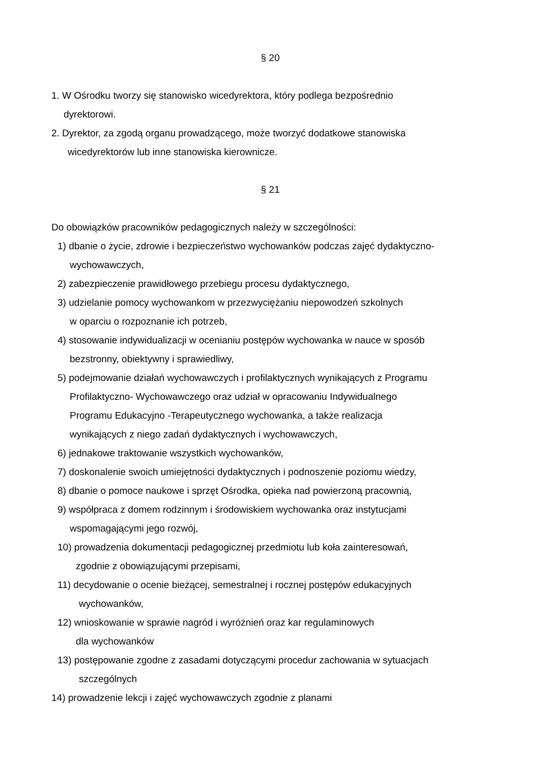§ 20
1. W Ośrodku tworzy się stanowisko wicedyrektora, który podlega bezpośrednio
dyrektorowi.
2. Dyrektor, za zgodą organu prowadzącego, może tworzyć dodatkowe stanowiska
wicedyrektorów lub inne stanowiska kierownicze.
§ 21
Do obowiązków pracowników pedagogicznych należy w szczególności:
1) dbanie o życie, zdrowie i bezpieczeństwo wychowanków podczas zajęć dydaktyczno-
wychowawczych,
2) zabezpieczenie prawidłowego przebiegu procesu dydaktycznego,
3) udzielanie pomocy wychowankom w przezwyciężaniu niepowodzeń szkolnych
w oparciu o rozpoznanie ich potrzeb,
4) stosowanie indywidualizacji w ocenianiu postępów wychowanka w nauce w sposób
bezstronny, obiektywny i sprawiedliwy,
5) podejmowanie działań wychowawczych i profilaktycznych wynikających z Programu
Profilaktyczno- Wychowawczego oraz udział w opracowaniu Indywidualnego
Programu Edukacyjno -Terapeutycznego wychowanka, a także realizacja
wynikających z niego zadań dydaktycznych i wychowawczych,
6) jednakowe traktowanie wszystkich wychowanków,
7) doskonalenie swoich umiejętności dydaktycznych i podnoszenie poziomu wiedzy,
8) dbanie o pomoce naukowe i sprzęt Ośrodka, opieka nad powierzoną pracownią,
9) współpraca z domem rodzinnym i środowiskiem wychowanka oraz instytucjami
wspomagającymi jego rozwój,
10) prowadzenia dokumentacji pedagogicznej przedmiotu lub koła zainteresowań,
zgodnie z obowiązującymi przepisami,
11) decydowanie o ocenie bieżącej, semestralnej i rocznej postępów edukacyjnych
wychowanków,
12) wnioskowanie w sprawie nagród i wyróżnień oraz kar regulaminowych
dla wychowanków
13) postępowanie zgodne z zasadami dotyczącymi procedur zachowania w sytuacjach
szczególnych
14) prowadzenie lekcji i zajęć wychowawczych zgodnie z planami